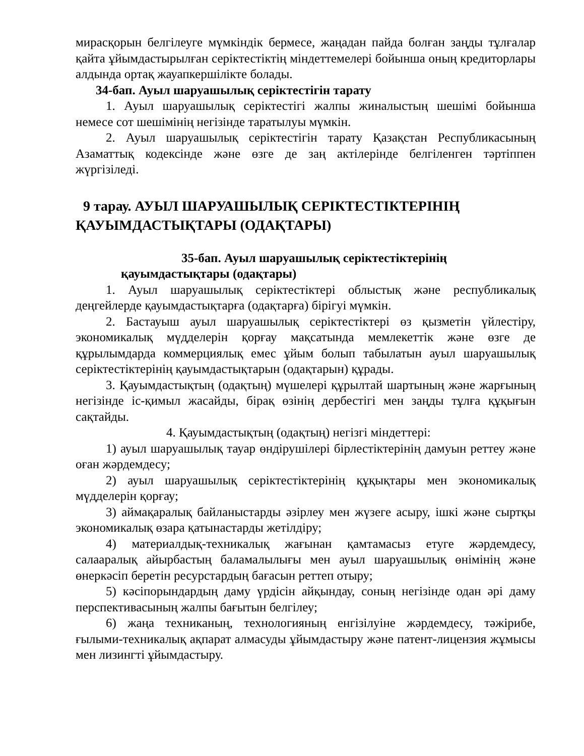мирасқорын белгілеуге мүмкіндік бермесе, жаңадан пайда болған заңды тұлғалар қайта ұйымдастырылған серіктестіктің міндеттемелері бойынша оның кредиторлары алдында ортақ жауапкершілікте болады.
34-бап. Ауыл шаруашылық серіктестігін тарату
1. Ауыл шаруашылық серіктестігі жалпы жиналыстың шешімі бойынша немесе сот шешімінің негізінде таратылуы мүмкін.
2. Ауыл шаруашылық серіктестігін тарату Қазақстан Республикасының Азаматтық кодексінде және өзге де заң актілерінде белгіленген тәртіппен жүргізіледі.
9 тарау. АУЫЛ ШАРУАШЫЛЫҚ СЕРІКТЕСТІКТЕРІНІҢ
ҚАУЫМДАСТЫҚТАРЫ (ОДАҚТАРЫ)
35-бап. Ауыл шаруашылық серіктестіктерінің
қауымдастықтары (одақтары)
1. Ауыл шаруашылық серіктестіктері облыстық және республикалық деңгейлерде қауымдастықтарға (одақтарға) бірігуі мүмкін.
2. Бастауыш ауыл шаруашылық серіктестіктері өз қызметін үйлестіру, экономикалық мүдделерін қорғау мақсатында мемлекеттік және өзге де құрылымдарда коммерциялық емес ұйым болып табылатын ауыл шаруашылық серіктестіктерінің қауымдастықтарын (одақтарын) құрады.
3. Қауымдастықтың (одақтың) мүшелері құрылтай шартының және жарғының негізінде іс-қимыл жасайды, бірақ өзінің дербестігі мен заңды тұлға құқығын сақтайды.
4. Қауымдастықтың (одақтың) негізгі міндеттері:
1) ауыл шаруашылық тауар өндірушілері бірлестіктерінің дамуын реттеу және оған жәрдемдесу;
2) ауыл шаруашылық серіктестіктерінің құқықтары мен экономикалық мүдделерін қорғау;
3) аймақаралық байланыстарды әзірлеу мен жүзеге асыру, ішкі және сыртқы экономикалық өзара қатынастарды жетілдіру;
4) материалдық-техникалық жағынан қамтамасыз етуге жәрдемдесу, салааралық айырбастың баламалылығы мен ауыл шаруашылық өнімінің және өнеркәсіп беретін ресурстардың бағасын реттеп отыру;
5) кәсіпорындардың даму үрдісін айқындау, соның негізінде одан әрі даму перспективасының жалпы бағытын белгілеу;
6) жаңа техниканың, технологияның енгізілуіне жәрдемдесу, тәжірибе, ғылыми-техникалық ақпарат алмасуды ұйымдастыру және патент-лицензия жұмысы мен лизингті ұйымдастыру.